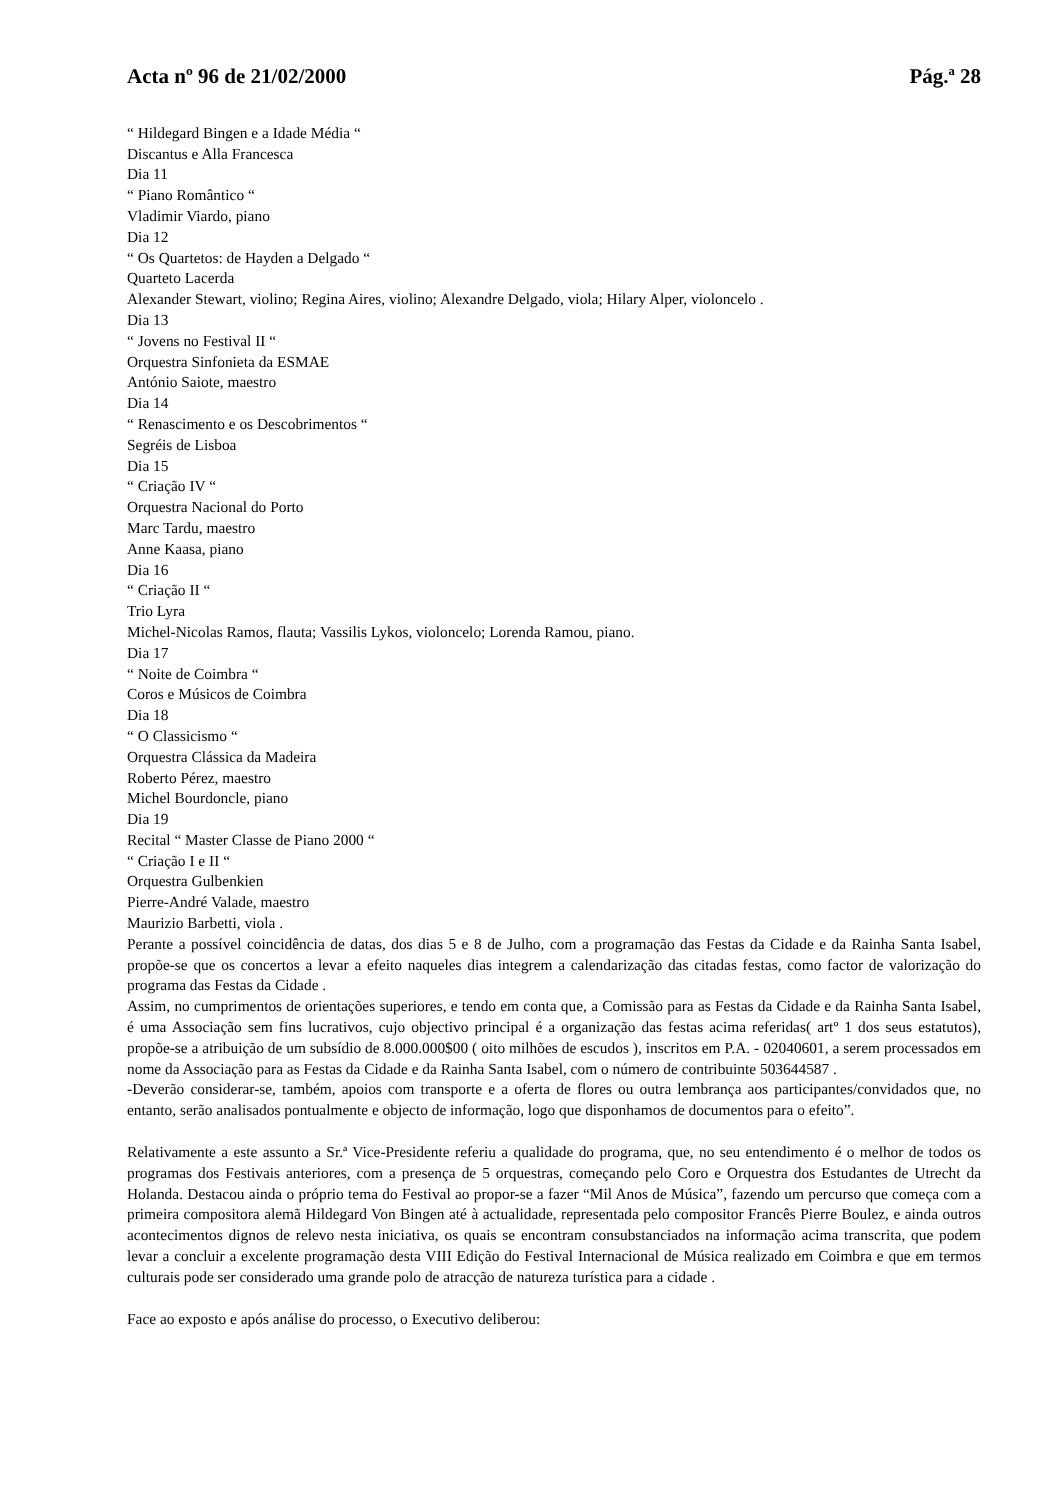Acta nº 96 de 21/02/2000 Pág.ª 28
“ Hildegard Bingen e a Idade Média “
Discantus e Alla Francesca
Dia 11
“ Piano Romântico “
Vladimir Viardo, piano
Dia 12
“ Os Quartetos: de Hayden a Delgado “
Quarteto Lacerda
Alexander Stewart, violino; Regina Aires, violino; Alexandre Delgado, viola; Hilary Alper, violoncelo .
Dia 13
“ Jovens no Festival II “
Orquestra Sinfonieta da ESMAE
António Saiote, maestro
Dia 14
“ Renascimento e os Descobrimentos “
Segréis de Lisboa
Dia 15
“ Criação IV “
Orquestra Nacional do Porto
Marc Tardu, maestro
Anne Kaasa, piano
Dia 16
“ Criação II “
Trio Lyra
Michel-Nicolas Ramos, flauta; Vassilis Lykos, violoncelo; Lorenda Ramou, piano.
Dia 17
“ Noite de Coimbra “
Coros e Músicos de Coimbra
Dia 18
“ O Classicismo “
Orquestra Clássica da Madeira
Roberto Pérez, maestro
Michel Bourdoncle, piano
Dia 19
Recital “ Master Classe de Piano 2000 “
“ Criação I e II “
Orquestra Gulbenkien
Pierre-André Valade, maestro
Maurizio Barbetti, viola .
Perante a possível coincidência de datas, dos dias 5 e 8 de Julho, com a programação das Festas da Cidade e da Rainha Santa Isabel, propõe-se que os concertos a levar a efeito naqueles dias integrem a calendarização das citadas festas, como factor de valorização do programa das Festas da Cidade .
Assim, no cumprimentos de orientações superiores, e tendo em conta que, a Comissão para as Festas da Cidade e da Rainha Santa Isabel, é uma Associação sem fins lucrativos, cujo objectivo principal é a organização das festas acima referidas( artº 1 dos seus estatutos), propõe-se a atribuição de um subsídio de 8.000.000$00 ( oito milhões de escudos ), inscritos em P.A. - 02040601, a serem processados em nome da Associação para as Festas da Cidade e da Rainha Santa Isabel, com o número de contribuinte 503644587 .
-Deverão considerar-se, também, apoios com transporte e a oferta de flores ou outra lembrança aos participantes/convidados que, no entanto, serão analisados pontualmente e objecto de informação, logo que disponhamos de documentos para o efeito”.
Relativamente a este assunto a Sr.ª Vice-Presidente referiu a qualidade do programa, que, no seu entendimento é o melhor de todos os programas dos Festivais anteriores, com a presença de 5 orquestras, começando pelo Coro e Orquestra dos Estudantes de Utrecht da Holanda. Destacou ainda o próprio tema do Festival ao propor-se a fazer “Mil Anos de Música”, fazendo um percurso que começa com a primeira compositora alemã Hildegard Von Bingen até à actualidade, representada pelo compositor Francês Pierre Boulez, e ainda outros acontecimentos dignos de relevo nesta iniciativa, os quais se encontram consubstanciados na informação acima transcrita, que podem levar a concluir a excelente programação desta VIII Edição do Festival Internacional de Música realizado em Coimbra e que em termos culturais pode ser considerado uma grande polo de atracção de natureza turística para a cidade .
Face ao exposto e após análise do processo, o Executivo deliberou: